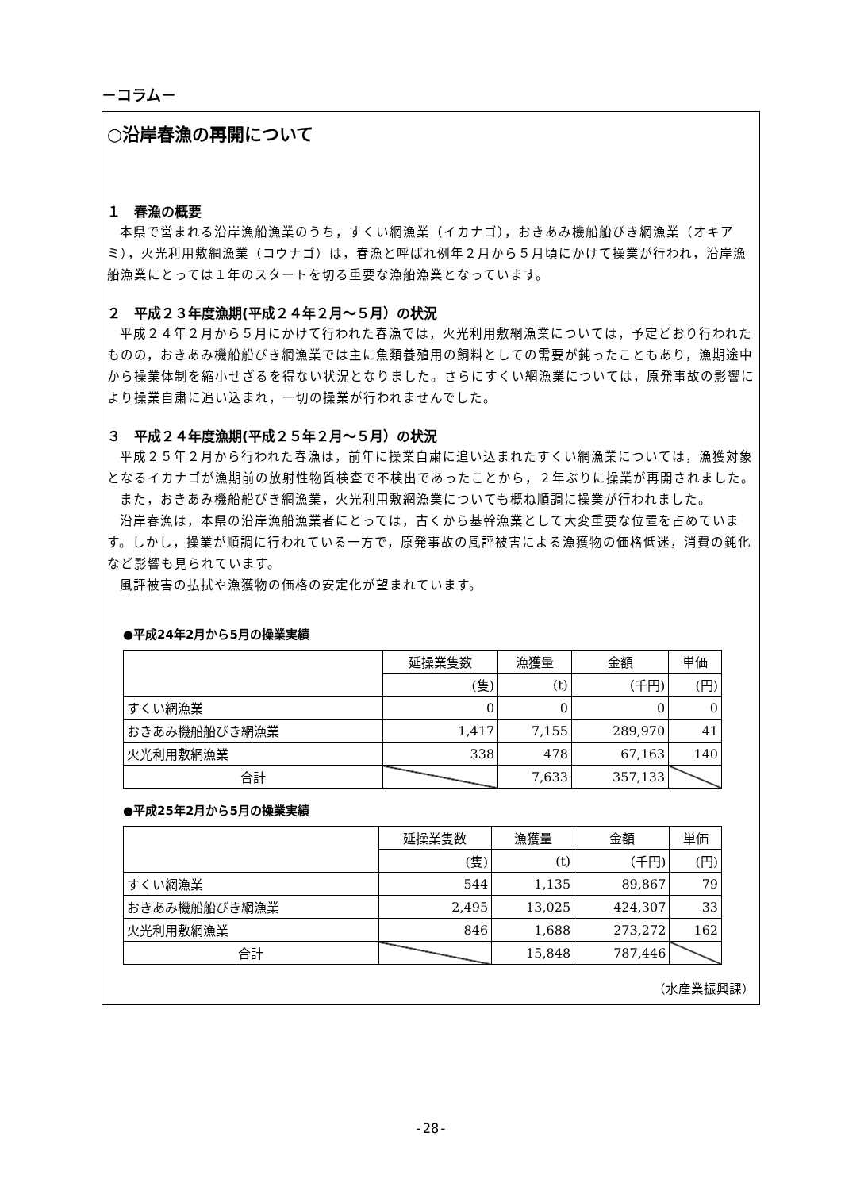－コラム－
○沿岸春漁の再開について
１　春漁の概要
本県で営まれる沿岸漁船漁業のうち，すくい網漁業（イカナゴ），おきあみ機船船びき網漁業（オキアミ），火光利用敷網漁業（コウナゴ）は，春漁と呼ばれ例年２月から５月頃にかけて操業が行われ，沿岸漁船漁業にとっては１年のスタートを切る重要な漁船漁業となっています。
２　平成２３年度漁期(平成２４年２月～５月）の状況
平成２４年２月から５月にかけて行われた春漁では，火光利用敷網漁業については，予定どおり行われたものの，おきあみ機船船びき網漁業では主に魚類養殖用の飼料としての需要が鈍ったこともあり，漁期途中から操業体制を縮小せざるを得ない状況となりました。さらにすくい網漁業については，原発事故の影響により操業自粛に追い込まれ，一切の操業が行われませんでした。
３　平成２４年度漁期(平成２５年２月～５月）の状況
平成２５年２月から行われた春漁は，前年に操業自粛に追い込まれたすくい網漁業については，漁獲対象となるイカナゴが漁期前の放射性物質検査で不検出であったことから，２年ぶりに操業が再開されました。
また，おきあみ機船船びき網漁業，火光利用敷網漁業についても概ね順調に操業が行われました。
沿岸春漁は，本県の沿岸漁船漁業者にとっては，古くから基幹漁業として大変重要な位置を占めています。しかし，操業が順調に行われている一方で，原発事故の風評被害による漁獲物の価格低迷，消費の鈍化など影響も見られています。
風評被害の払拭や漁獲物の価格の安定化が望まれています。
●平成24年2月から5月の操業実績
| | 延操業隻数 | 漁獲量 | 金額 | 単価 |
| --- | --- | --- | --- | --- |
| | (隻) | (t) | （千円) | (円) |
| すくい網漁業 | 0 | 0 | 0 | 0 |
| おきあみ機船船びき網漁業 | 1,417 | 7,155 | 289,970 | 41 |
| 火光利用敷網漁業 | 338 | 478 | 67,163 | 140 |
| 合計 | | 7,633 | 357,133 | |
●平成25年2月から5月の操業実績
| | 延操業隻数 | 漁獲量 | 金額 | 単価 |
| --- | --- | --- | --- | --- |
| | (隻) | (t) | （千円) | (円) |
| すくい網漁業 | 544 | 1,135 | 89,867 | 79 |
| おきあみ機船船びき網漁業 | 2,495 | 13,025 | 424,307 | 33 |
| 火光利用敷網漁業 | 846 | 1,688 | 273,272 | 162 |
| 合計 | | 15,848 | 787,446 | |
（水産業振興課）
-28-